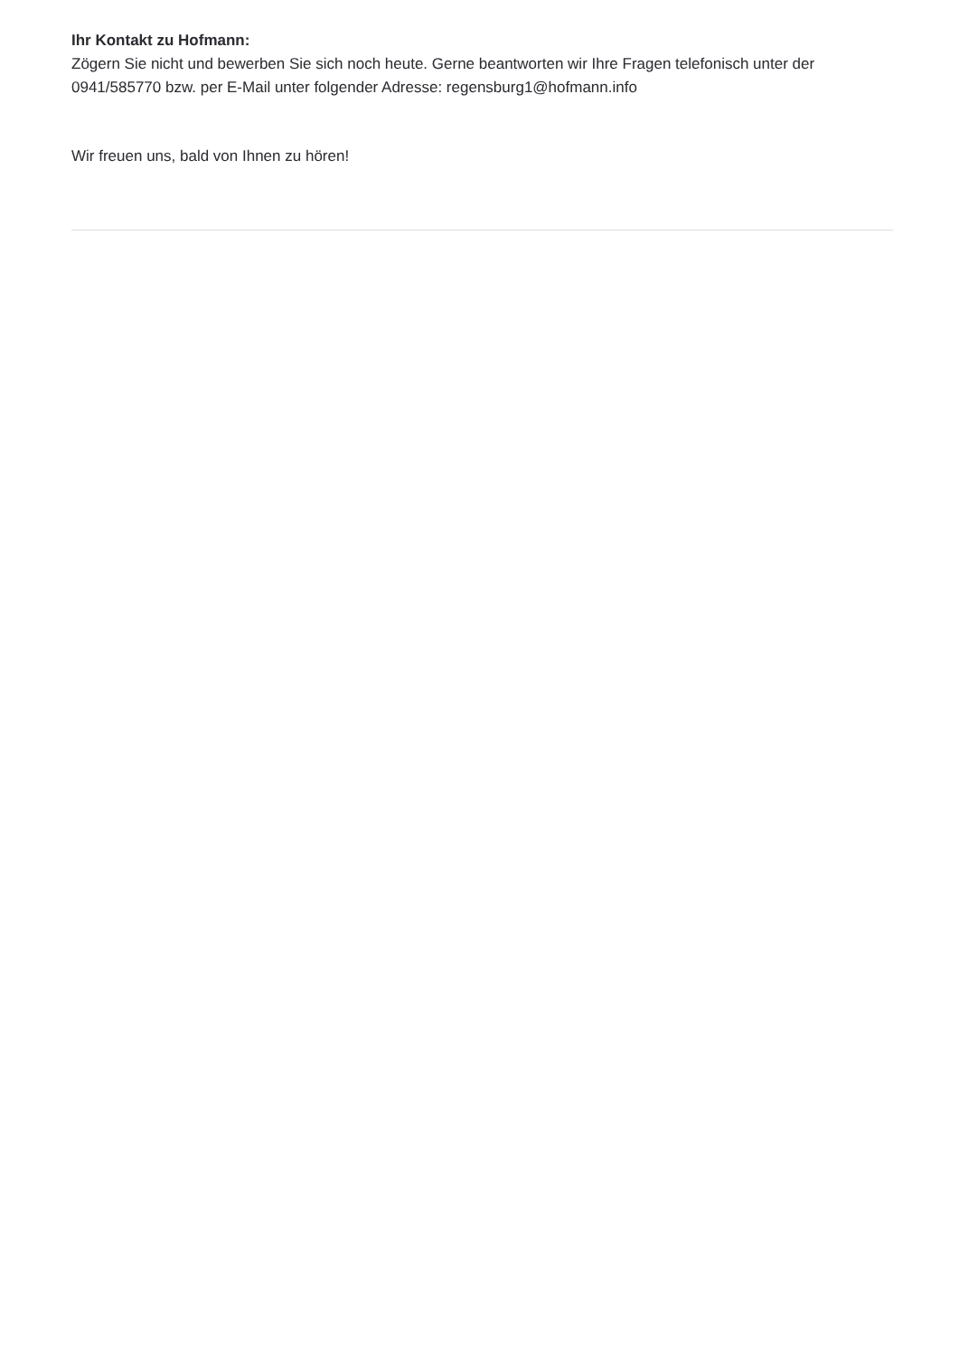Ihr Kontakt zu Hofmann:
Zögern Sie nicht und bewerben Sie sich noch heute. Gerne beantworten wir Ihre Fragen telefonisch unter der 0941/585770 bzw. per E-Mail unter folgender Adresse: regensburg1@hofmann.info
Wir freuen uns, bald von Ihnen zu hören!